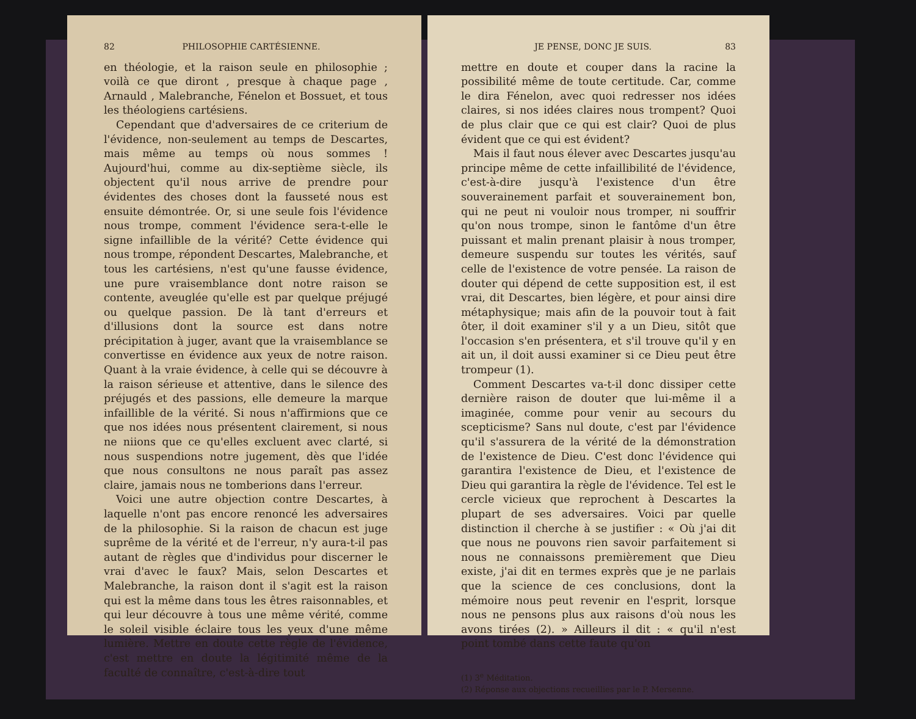82 PHILOSOPHIE CARTÉSIENNE.
en théologie, et la raison seule en philosophie ; voilà ce que diront , presque à chaque page , Arnauld , Malebranche, Fénelon et Bossuet, et tous les théologiens cartésiens.
Cependant que d'adversaires de ce criterium de l'évidence, non-seulement au temps de Descartes, mais même au temps où nous sommes ! Aujourd'hui, comme au dix-septième siècle, ils objectent qu'il nous arrive de prendre pour évidentes des choses dont la fausseté nous est ensuite démontrée. Or, si une seule fois l'évidence nous trompe, comment l'évidence sera-t-elle le signe infaillible de la vérité? Cette évidence qui nous trompe, répondent Descartes, Malebranche, et tous les cartésiens, n'est qu'une fausse évidence, une pure vraisemblance dont notre raison se contente, aveuglée qu'elle est par quelque préjugé ou quelque passion. De là tant d'erreurs et d'illusions dont la source est dans notre précipitation à juger, avant que la vraisemblance se convertisse en évidence aux yeux de notre raison. Quant à la vraie évidence, à celle qui se découvre à la raison sérieuse et attentive, dans le silence des préjugés et des passions, elle demeure la marque infaillible de la vérité. Si nous n'affirmions que ce que nos idées nous présentent clairement, si nous ne niions que ce qu'elles excluent avec clarté, si nous suspendions notre jugement, dès que l'idée que nous consultons ne nous paraît pas assez claire, jamais nous ne tomberions dans l'erreur.
Voici une autre objection contre Descartes, à laquelle n'ont pas encore renoncé les adversaires de la philosophie. Si la raison de chacun est juge suprême de la vérité et de l'erreur, n'y aura-t-il pas autant de règles que d'individus pour discerner le vrai d'avec le faux? Mais, selon Descartes et Malebranche, la raison dont il s'agit est la raison qui est la même dans tous les êtres raisonnables, et qui leur découvre à tous une même vérité, comme le soleil visible éclaire tous les yeux d'une même lumière. Mettre en doute cette règle de l'évidence, c'est mettre en doute la légitimité même de la faculté de connaître, c'est-à-dire tout
JE PENSE, DONC JE SUIS. 83
mettre en doute et couper dans la racine la possibilité même de toute certitude. Car, comme le dira Fénelon, avec quoi redresser nos idées claires, si nos idées claires nous trompent? Quoi de plus clair que ce qui est clair? Quoi de plus évident que ce qui est évident?
Mais il faut nous élever avec Descartes jusqu'au principe même de cette infaillibilité de l'évidence, c'est-à-dire jusqu'à l'existence d'un être souverainement parfait et souverainement bon, qui ne peut ni vouloir nous tromper, ni souffrir qu'on nous trompe, sinon le fantôme d'un être puissant et malin prenant plaisir à nous tromper, demeure suspendu sur toutes les vérités, sauf celle de l'existence de votre pensée. La raison de douter qui dépend de cette supposition est, il est vrai, dit Descartes, bien légère, et pour ainsi dire métaphysique; mais afin de la pouvoir tout à fait ôter, il doit examiner s'il y a un Dieu, sitôt que l'occasion s'en présentera, et s'il trouve qu'il y en ait un, il doit aussi examiner si ce Dieu peut être trompeur (1).
Comment Descartes va-t-il donc dissiper cette dernière raison de douter que lui-même il a imaginée, comme pour venir au secours du scepticisme? Sans nul doute, c'est par l'évidence qu'il s'assurera de la vérité de la démonstration de l'existence de Dieu. C'est donc l'évidence qui garantira l'existence de Dieu, et l'existence de Dieu qui garantira la règle de l'évidence. Tel est le cercle vicieux que reprochent à Descartes la plupart de ses adversaires. Voici par quelle distinction il cherche à se justifier : « Où j'ai dit que nous ne pouvons rien savoir parfaitement si nous ne connaissons premièrement que Dieu existe, j'ai dit en termes exprès que je ne parlais que la science de ces conclusions, dont la mémoire nous peut revenir en l'esprit, lorsque nous ne pensons plus aux raisons d'où nous les avons tirées (2). » Ailleurs il dit : « qu'il n'est point tombé dans cette faute qu'on
(1) 3<sup>e</sup> Méditation.
(2) Réponse aux objections recueillies par le P. Mersenne.